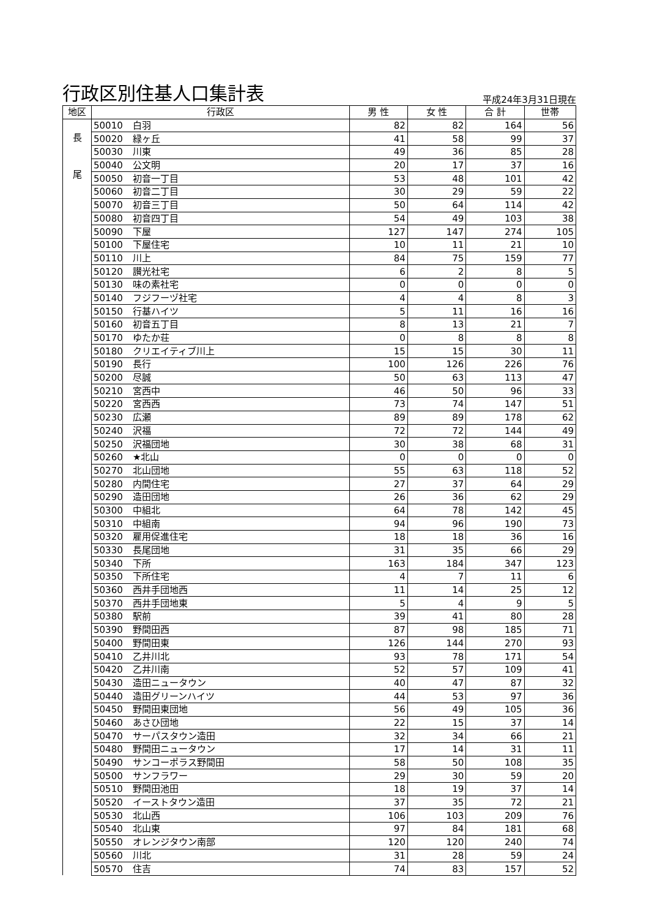行政区別住基人口集計表
平成24年3月31日現在
| 地区 | 行政区 | | 男 性 | 女 性 | 合 計 | 世帯 |
| --- | --- | --- | --- | --- | --- | --- |
| 長 尾 | 50010 | 白羽 | 82 | 82 | 164 | 56 |
| | 50020 | 緑ヶ丘 | 41 | 58 | 99 | 37 |
| | 50030 | 川東 | 49 | 36 | 85 | 28 |
| | 50040 | 公文明 | 20 | 17 | 37 | 16 |
| | 50050 | 初音一丁目 | 53 | 48 | 101 | 42 |
| | 50060 | 初音二丁目 | 30 | 29 | 59 | 22 |
| | 50070 | 初音三丁目 | 50 | 64 | 114 | 42 |
| | 50080 | 初音四丁目 | 54 | 49 | 103 | 38 |
| | 50090 | 下屋 | 127 | 147 | 274 | 105 |
| | 50100 | 下屋住宅 | 10 | 11 | 21 | 10 |
| | 50110 | 川上 | 84 | 75 | 159 | 77 |
| | 50120 | 讃光社宅 | 6 | 2 | 8 | 5 |
| | 50130 | 味の素社宅 | 0 | 0 | 0 | 0 |
| | 50140 | フジフーヅ社宅 | 4 | 4 | 8 | 3 |
| | 50150 | 行基ハイツ | 5 | 11 | 16 | 16 |
| | 50160 | 初音五丁目 | 8 | 13 | 21 | 7 |
| | 50170 | ゆたか荘 | 0 | 8 | 8 | 8 |
| | 50180 | クリエイティブ川上 | 15 | 15 | 30 | 11 |
| | 50190 | 長行 | 100 | 126 | 226 | 76 |
| | 50200 | 尽誠 | 50 | 63 | 113 | 47 |
| | 50210 | 宮西中 | 46 | 50 | 96 | 33 |
| | 50220 | 宮西西 | 73 | 74 | 147 | 51 |
| | 50230 | 広瀬 | 89 | 89 | 178 | 62 |
| | 50240 | 沢福 | 72 | 72 | 144 | 49 |
| | 50250 | 沢福団地 | 30 | 38 | 68 | 31 |
| | 50260 | ★北山 | 0 | 0 | 0 | 0 |
| | 50270 | 北山団地 | 55 | 63 | 118 | 52 |
| | 50280 | 内間住宅 | 27 | 37 | 64 | 29 |
| | 50290 | 造田団地 | 26 | 36 | 62 | 29 |
| | 50300 | 中組北 | 64 | 78 | 142 | 45 |
| | 50310 | 中組南 | 94 | 96 | 190 | 73 |
| | 50320 | 雇用促進住宅 | 18 | 18 | 36 | 16 |
| | 50330 | 長尾団地 | 31 | 35 | 66 | 29 |
| | 50340 | 下所 | 163 | 184 | 347 | 123 |
| | 50350 | 下所住宅 | 4 | 7 | 11 | 6 |
| | 50360 | 西井手団地西 | 11 | 14 | 25 | 12 |
| | 50370 | 西井手団地東 | 5 | 4 | 9 | 5 |
| | 50380 | 駅前 | 39 | 41 | 80 | 28 |
| | 50390 | 野間田西 | 87 | 98 | 185 | 71 |
| | 50400 | 野間田東 | 126 | 144 | 270 | 93 |
| | 50410 | 乙井川北 | 93 | 78 | 171 | 54 |
| | 50420 | 乙井川南 | 52 | 57 | 109 | 41 |
| | 50430 | 造田ニュータウン | 40 | 47 | 87 | 32 |
| | 50440 | 造田グリーンハイツ | 44 | 53 | 97 | 36 |
| | 50450 | 野間田東団地 | 56 | 49 | 105 | 36 |
| | 50460 | あさひ団地 | 22 | 15 | 37 | 14 |
| | 50470 | サーパスタウン造田 | 32 | 34 | 66 | 21 |
| | 50480 | 野間田ニュータウン | 17 | 14 | 31 | 11 |
| | 50490 | サンコーポラス野間田 | 58 | 50 | 108 | 35 |
| | 50500 | サンフラワー | 29 | 30 | 59 | 20 |
| | 50510 | 野間田池田 | 18 | 19 | 37 | 14 |
| | 50520 | イーストタウン造田 | 37 | 35 | 72 | 21 |
| | 50530 | 北山西 | 106 | 103 | 209 | 76 |
| | 50540 | 北山東 | 97 | 84 | 181 | 68 |
| | 50550 | オレンジタウン南部 | 120 | 120 | 240 | 74 |
| | 50560 | 川北 | 31 | 28 | 59 | 24 |
| | 50570 | 住吉 | 74 | 83 | 157 | 52 |